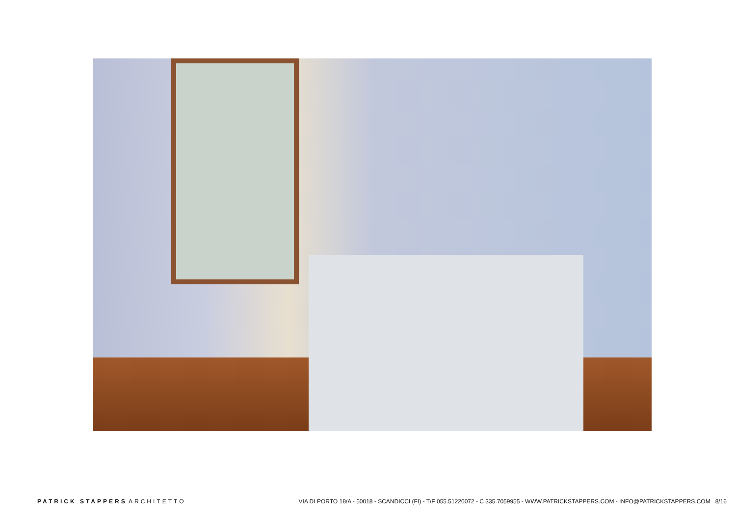PATRICK STAPPERS ARCHITETTO VIA DI PORTO 18/A - 50018 - SCANDICCI (FI) - T/F 055.51220072 - C 335.7059955 - WWW.PATRICKSTAPPERS.COM - INFO@PATRICKSTAPPERS.COM 8/16